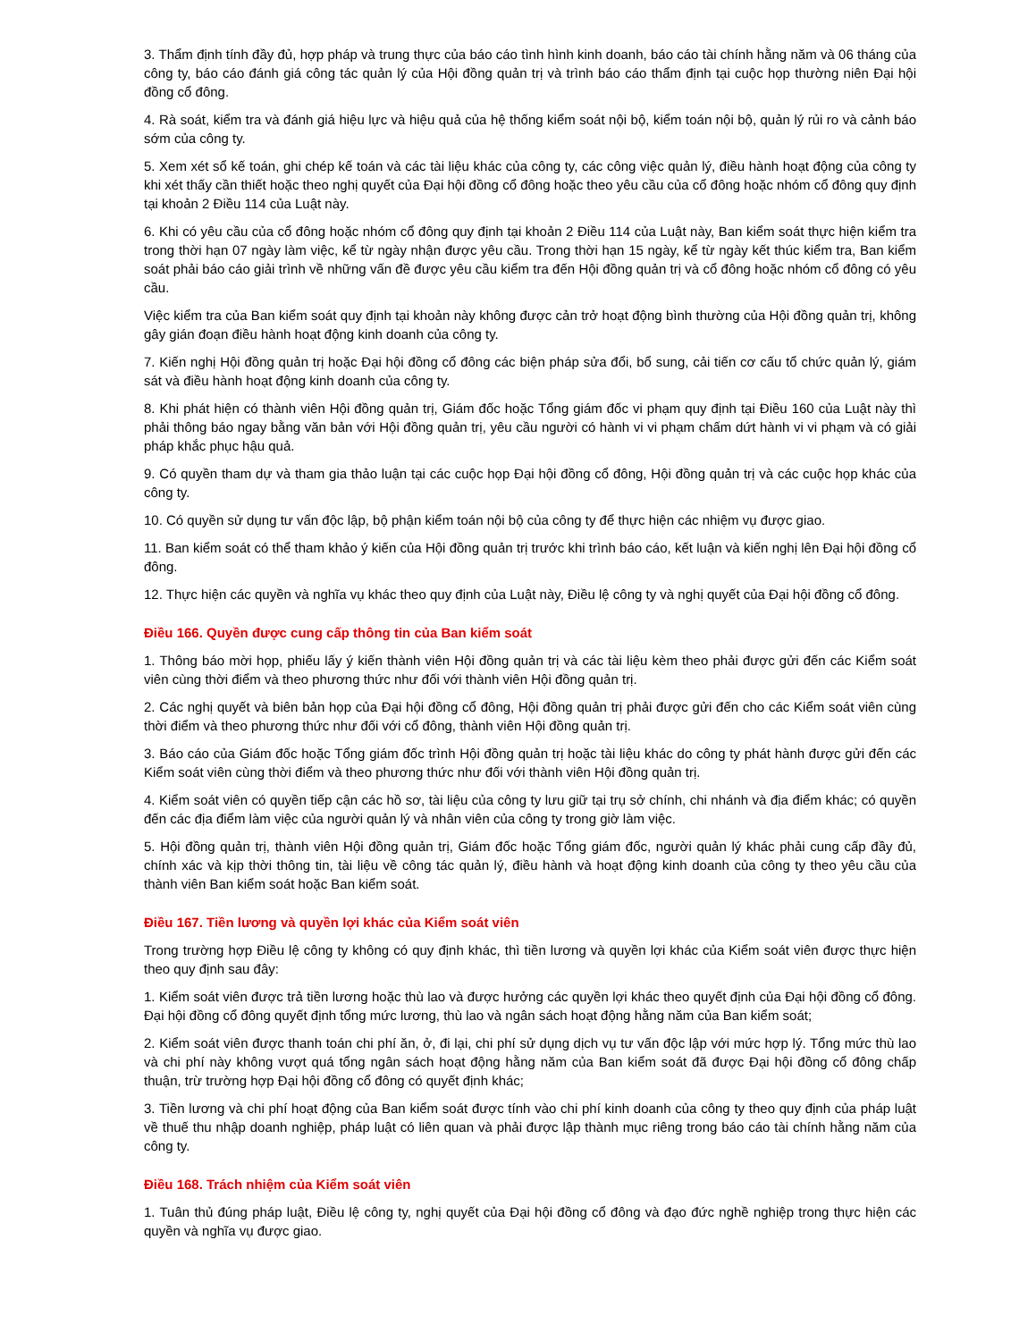3. Thẩm định tính đầy đủ, hợp pháp và trung thực của báo cáo tình hình kinh doanh, báo cáo tài chính hằng năm và 06 tháng của công ty, báo cáo đánh giá công tác quản lý của Hội đồng quản trị và trình báo cáo thẩm định tại cuộc họp thường niên Đại hội đồng cổ đông.
4. Rà soát, kiểm tra và đánh giá hiệu lực và hiệu quả của hệ thống kiểm soát nội bộ, kiểm toán nội bộ, quản lý rủi ro và cảnh báo sớm của công ty.
5. Xem xét sổ kế toán, ghi chép kế toán và các tài liệu khác của công ty, các công việc quản lý, điều hành hoạt động của công ty khi xét thấy cần thiết hoặc theo nghị quyết của Đại hội đồng cổ đông hoặc theo yêu cầu của cổ đông hoặc nhóm cổ đông quy định tại khoản 2 Điều 114 của Luật này.
6. Khi có yêu cầu của cổ đông hoặc nhóm cổ đông quy định tại khoản 2 Điều 114 của Luật này, Ban kiểm soát thực hiện kiểm tra trong thời hạn 07 ngày làm việc, kể từ ngày nhận được yêu cầu. Trong thời hạn 15 ngày, kể từ ngày kết thúc kiểm tra, Ban kiểm soát phải báo cáo giải trình về những vấn đề được yêu cầu kiểm tra đến Hội đồng quản trị và cổ đông hoặc nhóm cổ đông có yêu cầu.
Việc kiểm tra của Ban kiểm soát quy định tại khoản này không được cản trở hoạt động bình thường của Hội đồng quản trị, không gây gián đoạn điều hành hoạt động kinh doanh của công ty.
7. Kiến nghị Hội đồng quản trị hoặc Đại hội đồng cổ đông các biện pháp sửa đổi, bổ sung, cải tiến cơ cấu tổ chức quản lý, giám sát và điều hành hoạt động kinh doanh của công ty.
8. Khi phát hiện có thành viên Hội đồng quản trị, Giám đốc hoặc Tổng giám đốc vi phạm quy định tại Điều 160 của Luật này thì phải thông báo ngay bằng văn bản với Hội đồng quản trị, yêu cầu người có hành vi vi phạm chấm dứt hành vi vi phạm và có giải pháp khắc phục hậu quả.
9. Có quyền tham dự và tham gia thảo luận tại các cuộc họp Đại hội đồng cổ đông, Hội đồng quản trị và các cuộc họp khác của công ty.
10. Có quyền sử dụng tư vấn độc lập, bộ phận kiểm toán nội bộ của công ty để thực hiện các nhiệm vụ được giao.
11. Ban kiểm soát có thể tham khảo ý kiến của Hội đồng quản trị trước khi trình báo cáo, kết luận và kiến nghị lên Đại hội đồng cổ đông.
12. Thực hiện các quyền và nghĩa vụ khác theo quy định của Luật này, Điều lệ công ty và nghị quyết của Đại hội đồng cổ đông.
Điều 166. Quyền được cung cấp thông tin của Ban kiểm soát
1. Thông báo mời họp, phiếu lấy ý kiến thành viên Hội đồng quản trị và các tài liệu kèm theo phải được gửi đến các Kiểm soát viên cùng thời điểm và theo phương thức như đối với thành viên Hội đồng quản trị.
2. Các nghị quyết và biên bản họp của Đại hội đồng cổ đông, Hội đồng quản trị phải được gửi đến cho các Kiểm soát viên cùng thời điểm và theo phương thức như đối với cổ đông, thành viên Hội đồng quản trị.
3. Báo cáo của Giám đốc hoặc Tổng giám đốc trình Hội đồng quản trị hoặc tài liệu khác do công ty phát hành được gửi đến các Kiểm soát viên cùng thời điểm và theo phương thức như đối với thành viên Hội đồng quản trị.
4. Kiểm soát viên có quyền tiếp cận các hồ sơ, tài liệu của công ty lưu giữ tại trụ sở chính, chi nhánh và địa điểm khác; có quyền đến các địa điểm làm việc của người quản lý và nhân viên của công ty trong giờ làm việc.
5. Hội đồng quản trị, thành viên Hội đồng quản trị, Giám đốc hoặc Tổng giám đốc, người quản lý khác phải cung cấp đầy đủ, chính xác và kịp thời thông tin, tài liệu về công tác quản lý, điều hành và hoạt động kinh doanh của công ty theo yêu cầu của thành viên Ban kiểm soát hoặc Ban kiểm soát.
Điều 167. Tiền lương và quyền lợi khác của Kiểm soát viên
Trong trường hợp Điều lệ công ty không có quy định khác, thì tiền lương và quyền lợi khác của Kiểm soát viên được thực hiện theo quy định sau đây:
1. Kiểm soát viên được trả tiền lương hoặc thù lao và được hưởng các quyền lợi khác theo quyết định của Đại hội đồng cổ đông. Đại hội đồng cổ đông quyết định tổng mức lương, thù lao và ngân sách hoạt động hằng năm của Ban kiểm soát;
2. Kiểm soát viên được thanh toán chi phí ăn, ở, đi lại, chi phí sử dụng dịch vụ tư vấn độc lập với mức hợp lý. Tổng mức thù lao và chi phí này không vượt quá tổng ngân sách hoạt động hằng năm của Ban kiểm soát đã được Đại hội đồng cổ đông chấp thuận, trừ trường hợp Đại hội đồng cổ đông có quyết định khác;
3. Tiền lương và chi phí hoạt động của Ban kiểm soát được tính vào chi phí kinh doanh của công ty theo quy định của pháp luật về thuế thu nhập doanh nghiệp, pháp luật có liên quan và phải được lập thành mục riêng trong báo cáo tài chính hằng năm của công ty.
Điều 168. Trách nhiệm của Kiểm soát viên
1. Tuân thủ đúng pháp luật, Điều lệ công ty, nghị quyết của Đại hội đồng cổ đông và đạo đức nghề nghiệp trong thực hiện các quyền và nghĩa vụ được giao.